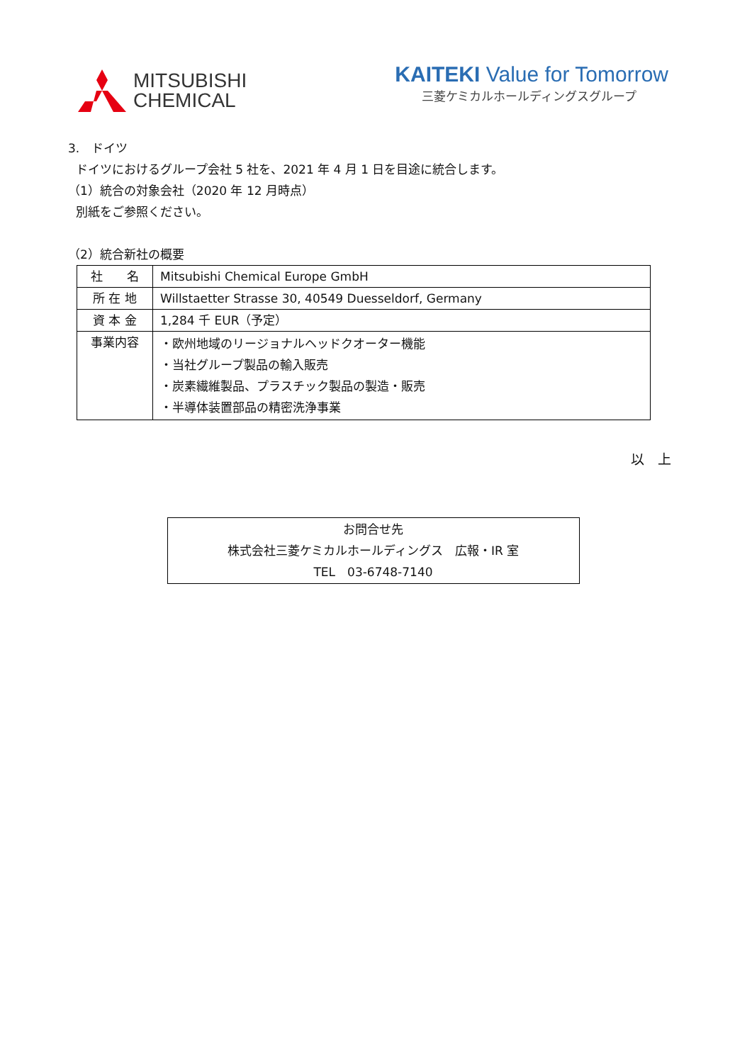MITSUBISHI
CHEMICAL
KAITEKI Value for Tomorrow
三菱ケミカルホールディングスグループ
3.　ドイツ
ドイツにおけるグループ会社 5 社を、2021 年 4 月 1 日を目途に統合します。
（1）統合の対象会社（2020 年 12 月時点）
別紙をご参照ください。
（2）統合新社の概要
| 社 名 | Mitsubishi Chemical Europe GmbH |
| 所 在 地 | Willstaetter Strasse 30, 40549 Duesseldorf, Germany |
| 資 本 金 | 1,284 千 EUR（予定） |
| 事業内容 | ・欧州地域のリージョナルヘッドクオーター機能 ・当社グループ製品の輸入販売 ・炭素繊維製品、プラスチック製品の製造・販売 ・半導体装置部品の精密洗浄事業 |
以　上
お問合せ先
株式会社三菱ケミカルホールディングス　広報・IR 室
TEL　03-6748-7140